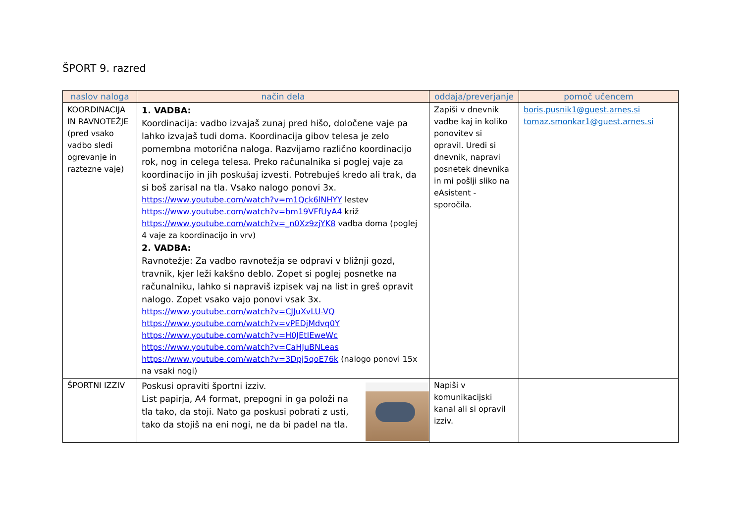ŠPORT 9. razred
| naslov naloga | način dela | oddaja/preverjanje | pomoč učencem |
| --- | --- | --- | --- |
| KOORDINACIJA IN RAVNOTEŽJE (pred vsako vadbo sledi ogrevanje in raztezne vaje) | 1. VADBA: Koordinacija: vadbo izvajaš zunaj pred hišo, določene vaje pa lahko izvajaš tudi doma. Koordinacija gibov telesa je zelo pomembna motorična naloga. Razvijamo različno koordinacijo rok, nog in celega telesa. Preko računalnika si poglej vaje za koordinacijo in jih poskušaj izvesti. Potrebuješ kredo ali trak, da si boš zarisal na tla. Vsako nalogo ponovi 3x. https://www.youtube.com/watch?v=m1Qck6lNHYY lestev https://www.youtube.com/watch?v=bm19VFfUyA4 križ https://www.youtube.com/watch?v=_n0Xz9zjYK8 vadba doma (poglej 4 vaje za koordinacijo in vrv) 2. VADBA: Ravnotežje: Za vadbo ravnotežja se odpravi v bližnji gozd, travnik, kjer leži kakšno deblo. Zopet si poglej posnetke na računalniku, lahko si napraviš izpisek vaj na list in greš opravit nalogo. Zopet vsako vajo ponovi vsak 3x. https://www.youtube.com/watch?v=CJJuXvLU-VQ https://www.youtube.com/watch?v=vPEDjMdvq0Y https://www.youtube.com/watch?v=H0JEtIEweWc https://www.youtube.com/watch?v=CaHJuBNLeas https://www.youtube.com/watch?v=3Dpj5qoE76k (nalogo ponovi 15x na vsaki nogi) | Zapiši v dnevnik vadbe kaj in koliko ponovitev si opravil. Uredi si dnevnik, napravi posnetek dnevnika in mi pošlji sliko na eAsistent - sporočila. | boris.pusnik1@guest.arnes.si tomaz.smonkar1@guest.arnes.si |
| ŠPORTNI IZZIV | Poskusi opraviti športni izziv. List papirja, A4 format, prepogni in ga položi na tla tako, da stoji. Nato ga poskusi pobrati z usti, tako da stojiš na eni nogi, ne da bi padel na tla. | Napiši v komunikacijski kanal ali si opravil izziv. | |